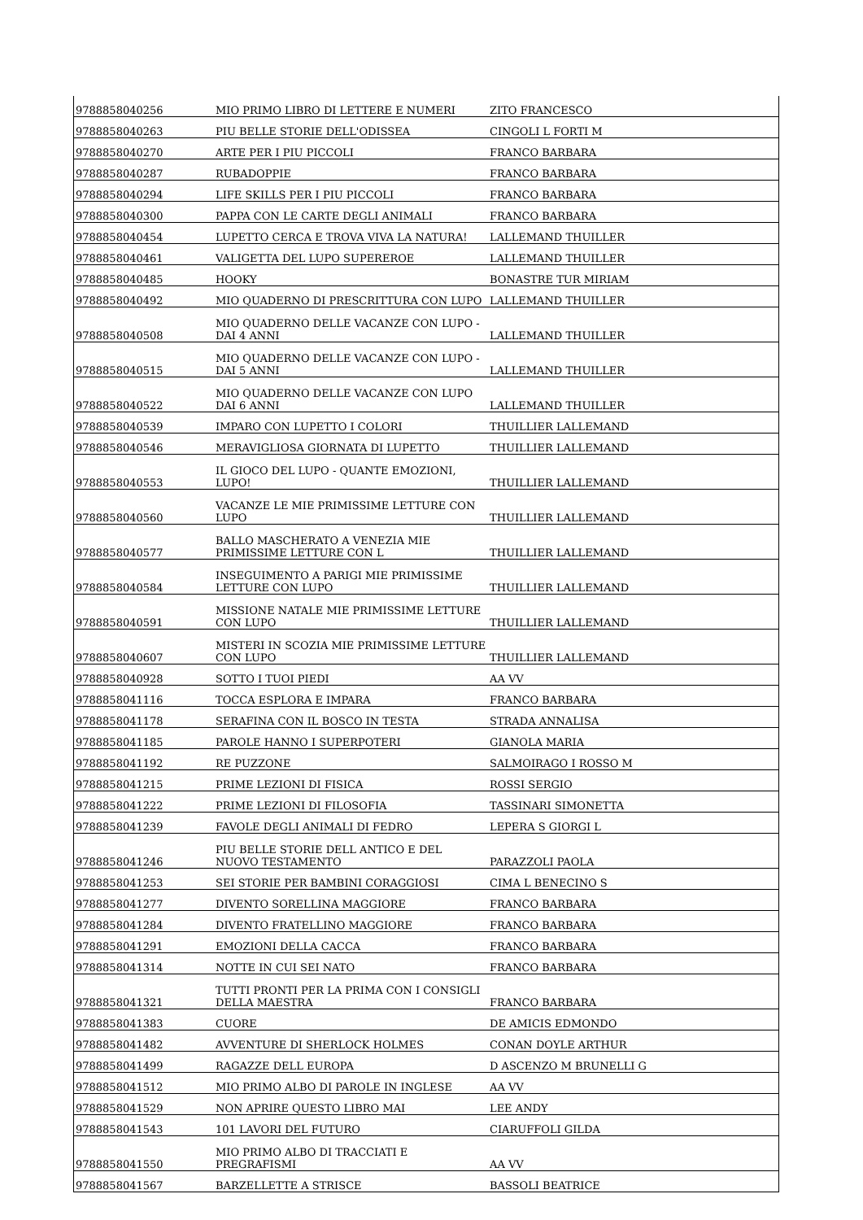| 9788858040256 | MIO PRIMO LIBRO DI LETTERE E NUMERI | ZITO FRANCESCO |
| 9788858040263 | PIU BELLE STORIE DELL'ODISSEA | CINGOLI L FORTI M |
| 9788858040270 | ARTE PER I PIU PICCOLI | FRANCO BARBARA |
| 9788858040287 | RUBADOPPIE | FRANCO BARBARA |
| 9788858040294 | LIFE SKILLS PER I PIU PICCOLI | FRANCO BARBARA |
| 9788858040300 | PAPPA CON LE CARTE DEGLI ANIMALI | FRANCO BARBARA |
| 9788858040454 | LUPETTO CERCA E TROVA VIVA LA NATURA! | LALLEMAND THUILLER |
| 9788858040461 | VALIGETTA DEL LUPO SUPEREROE | LALLEMAND THUILLER |
| 9788858040485 | HOOKY | BONASTRE TUR MIRIAM |
| 9788858040492 | MIO QUADERNO DI PRESCRITTURA CON LUPO | LALLEMAND THUILLER |
| 9788858040508 | MIO QUADERNO DELLE VACANZE CON LUPO - DAI 4 ANNI | LALLEMAND THUILLER |
| 9788858040515 | MIO QUADERNO DELLE VACANZE CON LUPO - DAI 5 ANNI | LALLEMAND THUILLER |
| 9788858040522 | MIO QUADERNO DELLE VACANZE CON LUPO DAI 6 ANNI | LALLEMAND THUILLER |
| 9788858040539 | IMPARO CON LUPETTO I COLORI | THUILLIER LALLEMAND |
| 9788858040546 | MERAVIGLIOSA GIORNATA DI LUPETTO | THUILLIER LALLEMAND |
| 9788858040553 | IL GIOCO DEL LUPO - QUANTE EMOZIONI, LUPO! | THUILLIER LALLEMAND |
| 9788858040560 | VACANZE LE MIE PRIMISSIME LETTURE CON LUPO | THUILLIER LALLEMAND |
| 9788858040577 | BALLO MASCHERATO A VENEZIA MIE PRIMISSIME LETTURE CON L | THUILLIER LALLEMAND |
| 9788858040584 | INSEGUIMENTO A PARIGI MIE PRIMISSIME LETTURE CON LUPO | THUILLIER LALLEMAND |
| 9788858040591 | MISSIONE NATALE MIE PRIMISSIME LETTURE CON LUPO | THUILLIER LALLEMAND |
| 9788858040607 | MISTERI IN SCOZIA MIE PRIMISSIME LETTURE CON LUPO | THUILLIER LALLEMAND |
| 9788858040928 | SOTTO I TUOI PIEDI | AA VV |
| 9788858041116 | TOCCA ESPLORA E IMPARA | FRANCO BARBARA |
| 9788858041178 | SERAFINA CON IL BOSCO IN TESTA | STRADA ANNALISA |
| 9788858041185 | PAROLE HANNO I SUPERPOTERI | GIANOLA MARIA |
| 9788858041192 | RE PUZZONE | SALMOIRAGO I ROSSO M |
| 9788858041215 | PRIME LEZIONI DI FISICA | ROSSI SERGIO |
| 9788858041222 | PRIME LEZIONI DI FILOSOFIA | TASSINARI SIMONETTA |
| 9788858041239 | FAVOLE DEGLI ANIMALI DI FEDRO | LEPERA S GIORGI L |
| 9788858041246 | PIU BELLE STORIE DELL ANTICO E DEL NUOVO TESTAMENTO | PARAZZOLI PAOLA |
| 9788858041253 | SEI STORIE PER BAMBINI CORAGGIOSI | CIMA L BENECINO S |
| 9788858041277 | DIVENTO SORELLINA MAGGIORE | FRANCO BARBARA |
| 9788858041284 | DIVENTO FRATELLINO MAGGIORE | FRANCO BARBARA |
| 9788858041291 | EMOZIONI DELLA CACCA | FRANCO BARBARA |
| 9788858041314 | NOTTE IN CUI SEI NATO | FRANCO BARBARA |
| 9788858041321 | TUTTI PRONTI PER LA PRIMA CON I CONSIGLI DELLA MAESTRA | FRANCO BARBARA |
| 9788858041383 | CUORE | DE AMICIS EDMONDO |
| 9788858041482 | AVVENTURE DI SHERLOCK HOLMES | CONAN DOYLE ARTHUR |
| 9788858041499 | RAGAZZE DELL EUROPA | D ASCENZO M BRUNELLI G |
| 9788858041512 | MIO PRIMO ALBO DI PAROLE IN INGLESE | AA VV |
| 9788858041529 | NON APRIRE QUESTO LIBRO MAI | LEE ANDY |
| 9788858041543 | 101 LAVORI DEL FUTURO | CIARUFFOLI GILDA |
| 9788858041550 | MIO PRIMO ALBO DI TRACCIATI E PREGRAFISMI | AA VV |
| 9788858041567 | BARZELLETTE A STRISCE | BASSOLI BEATRICE |